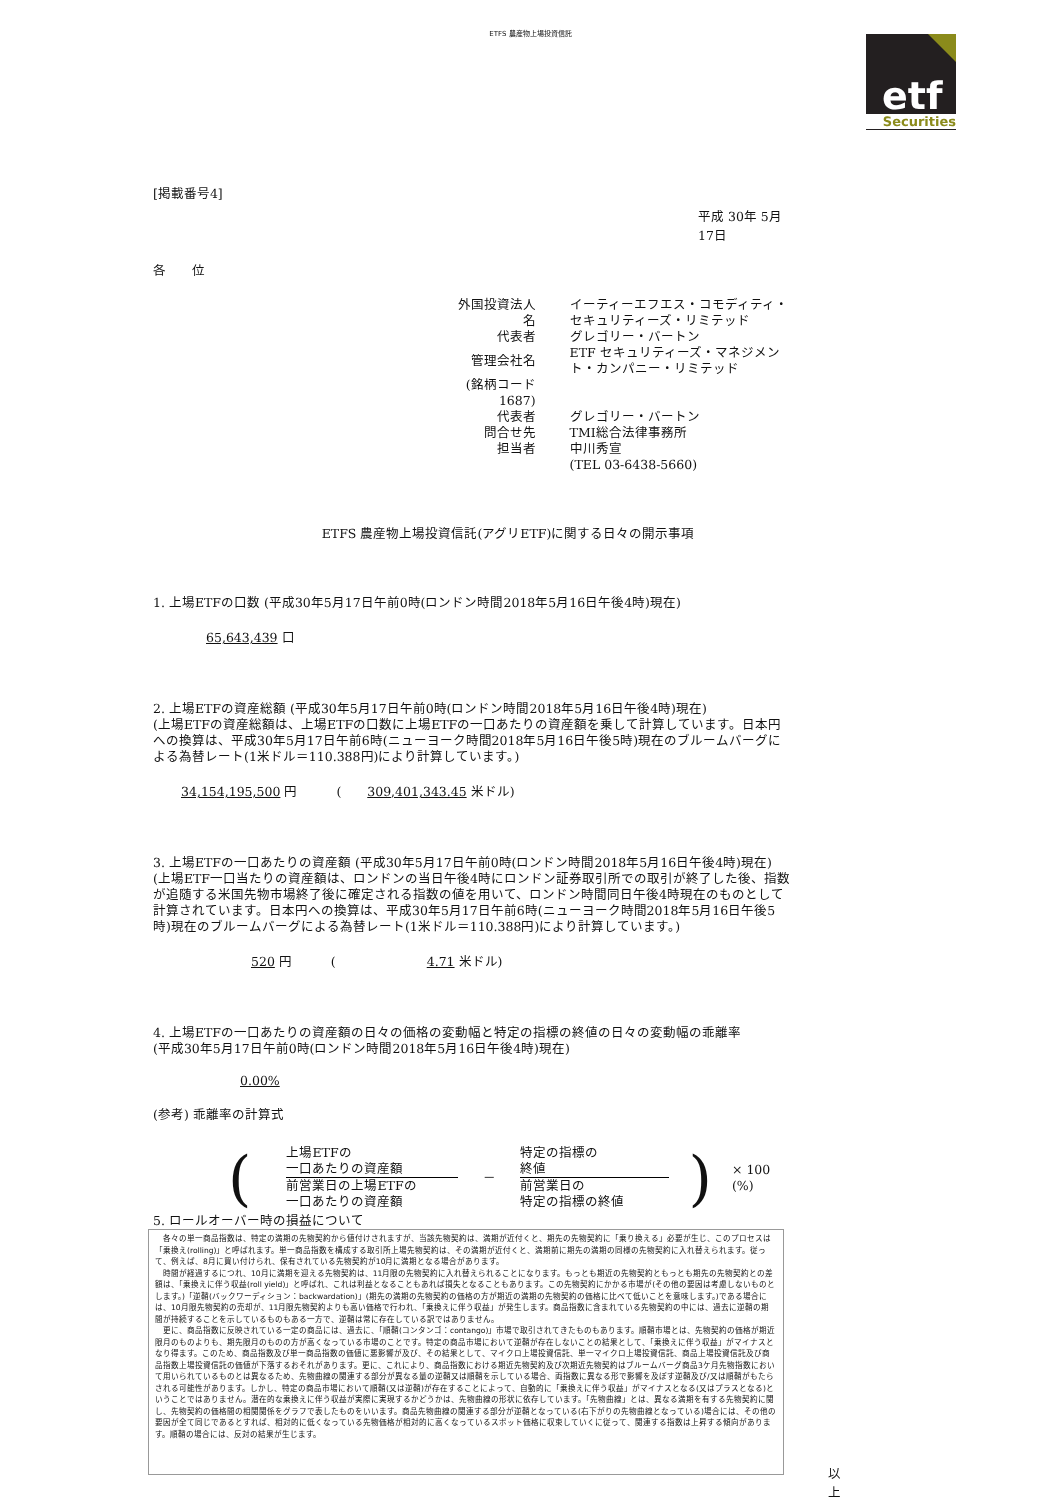ETFS 農産物上場投資信託
etf
Securities
[掲載番号4]
平成 30年 5月 17日
各　　位
| 外国投資法人名 | イーティーエフエス・コモディティ・セキュリティーズ・リミテッド |
| 代表者 | グレゴリー・バートン |
| 管理会社名 | ETF セキュリティーズ・マネジメント・カンパニー・リミテッド |
| (銘柄コード 1687) | |
| 代表者 | グレゴリー・バートン |
| 問合せ先 | TMI総合法律事務所 |
| 担当者 | 中川秀宣 |
| | (TEL 03-6438-5660) |
ETFS 農産物上場投資信託(アグリETF)に関する日々の開示事項
1. 上場ETFの口数 (平成30年5月17日午前0時(ロンドン時間2018年5月16日午後4時)現在)
65,643,439 口
2. 上場ETFの資産総額 (平成30年5月17日午前0時(ロンドン時間2018年5月16日午後4時)現在)
(上場ETFの資産総額は、上場ETFの口数に上場ETFの一口あたりの資産額を乗して計算しています。日本円への換算は、平成30年5月17日午前6時(ニューヨーク時間2018年5月16日午後5時)現在のブルームバーグによる為替レート(1米ドル＝110.388円)により計算しています。)
34,154,195,500 円　　　(　　309,401,343.45 米ドル)
3. 上場ETFの一口あたりの資産額 (平成30年5月17日午前0時(ロンドン時間2018年5月16日午後4時)現在)
(上場ETF一口当たりの資産額は、ロンドンの当日午後4時にロンドン証券取引所での取引が終了した後、指数が追随する米国先物市場終了後に確定される指数の値を用いて、ロンドン時間同日午後4時現在のものとして計算されています。日本円への換算は、平成30年5月17日午前6時(ニューヨーク時間2018年5月16日午後5時)現在のブルームバーグによる為替レート(1米ドル＝110.388円)により計算しています。)
520 円　　　(　　　　　　　4.71 米ドル)
4. 上場ETFの一口あたりの資産額の日々の価格の変動幅と特定の指標の終値の日々の変動幅の乖離率
(平成30年5月17日午前0時(ロンドン時間2018年5月16日午後4時)現在)
0.00%
(参考) 乖離率の計算式
(
上場ETFの
一口あたりの資産額
前営業日の上場ETFの
一口あたりの資産額
－
特定の指標の
終値
前営業日の
特定の指標の終値
) × 100 (%)
5. ロールオーバー時の損益について
　各々の単一商品指数は、特定の満期の先物契約から値付けされますが、当該先物契約は、満期が近付くと、期先の先物契約に「乗り換える」必要が生じ、このプロセスは「乗換え(rolling)」と呼ばれます。単一商品指数を構成する取引所上場先物契約は、その満期が近付くと、満期前に期先の満期の同様の先物契約に入れ替えられます。従って、例えば、8月に買い付けられ、保有されている先物契約が10月に満期となる場合があります。
　時間が経過するにつれ、10月に満期を迎える先物契約は、11月限の先物契約に入れ替えられることになります。もっとも期近の先物契約ともっとも期先の先物契約との差額は、「乗換えに伴う収益(roll yield)」と呼ばれ、これは利益となることもあれば損失となることもあります。この先物契約にかかる市場が(その他の要因は考慮しないものとします。)「逆鞘(バックワーディション：backwardation)」(期先の満期の先物契約の価格の方が期近の満期の先物契約の価格に比べて低いことを意味します。)である場合には、10月限先物契約の売却が、11月限先物契約よりも高い価格で行われ、「乗換えに伴う収益」が発生します。商品指数に含まれている先物契約の中には、過去に逆鞘の期間が持続することを示しているものもある一方で、逆鞘は常に存在している訳ではありません。
　更に、商品指数に反映されている一定の商品には、過去に、「順鞘(コンタンゴ：contango)」市場で取引されてきたものもあります。順鞘市場とは、先物契約の価格が期近限月のものよりも、期先限月のものの方が高くなっている市場のことです。特定の商品市場において逆鞘が存在しないことの結果として、「乗換えに伴う収益」がマイナスとなり得ます。このため、商品指数及び単一商品指数の価値に悪影響が及び、その結果として、マイクロ上場投資信託、単一マイクロ上場投資信託、商品上場投資信託及び商品指数上場投資信託の価値が下落するおそれがあります。更に、これにより、商品指数における期近先物契約及び次期近先物契約はブルームバーグ商品3ケ月先物指数において用いられているものとは異なるため、先物曲線の関連する部分が異なる量の逆鞘又は順鞘を示している場合、両指数に異なる形で影響を及ぼす逆鞘及び/又は順鞘がもたらされる可能性があります。しかし、特定の商品市場において順鞘(又は逆鞘)が存在することによって、自動的に「乗換えに伴う収益」がマイナスとなる(又はプラスとなる)ということではありません。潜在的な乗換えに伴う収益が実際に実現するかどうかは、先物曲線の形状に依存しています。「先物曲線」とは、異なる満期を有する先物契約に関し、先物契約の価格間の相関関係をグラフで表したものをいいます。商品先物曲線の関連する部分が逆鞘となっている(右下がりの先物曲線となっている)場合には、その他の要因が全て同じであるとすれば、相対的に低くなっている先物価格が相対的に高くなっているスポット価格に収束していくに従って、関連する指数は上昇する傾向があります。順鞘の場合には、反対の結果が生じます。
以 上